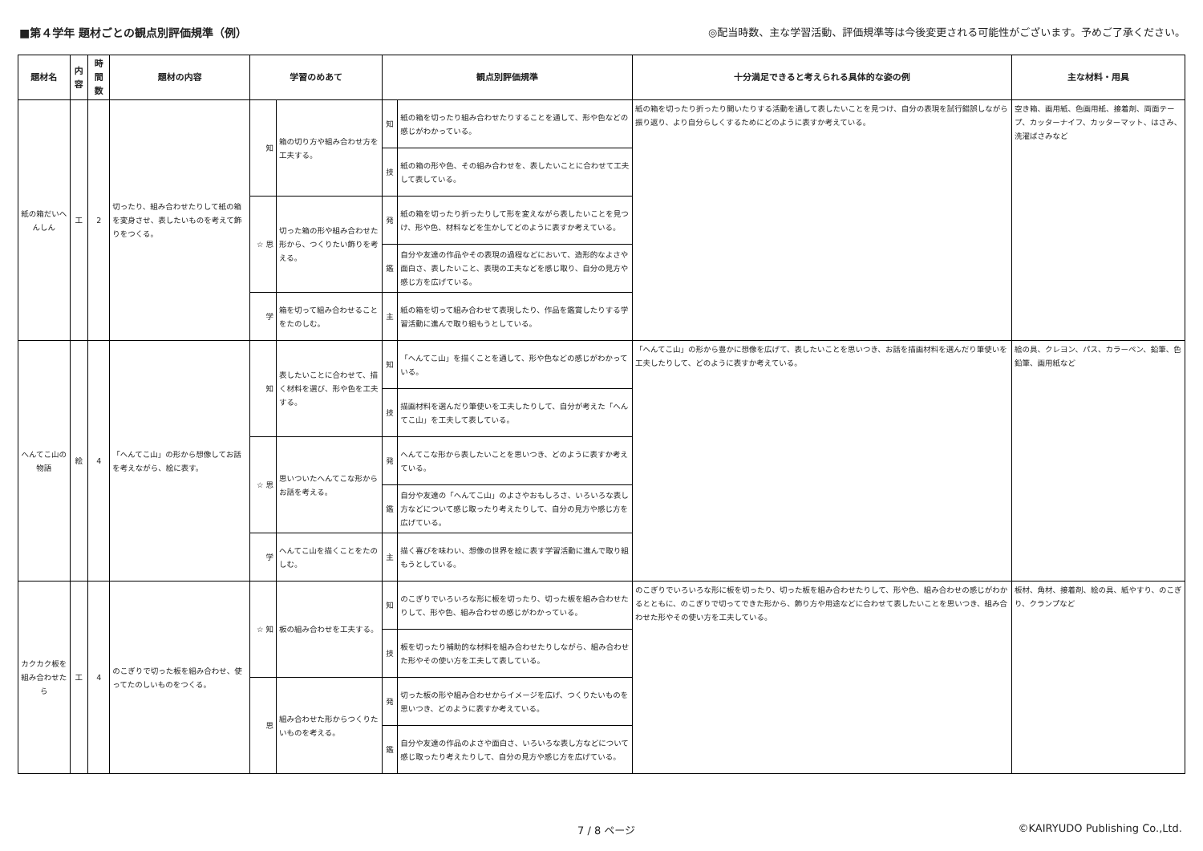■第４学年 題材ごとの観点別評価規準（例）
◎配当時数、主な学習活動、評価規準等は今後変更される可能性がございます。予めご了承ください。
| 題材名 | 内容 | 時間数 | 題材の内容 | 学習のめあて | | 観点別評価規準 | | 十分満足できると考えられる具体的な姿の例 | 主な材料・用具 |
| --- | --- | --- | --- | --- | --- | --- | --- | --- | --- |
| 紙の箱だいへんしん | 工 | 2 | 切ったり、組み合わせたりして紙の箱を変身させ、表したいものを考えて飾りをつくる。 | 知 | 箱の切り方や組み合わせ方を工夫する。 | 知 | 紙の箱を切ったり組み合わせたりすることを通して、形や色などの感じがわかっている。 | 紙の箱を切ったり折ったり開いたりする活動を通して表したいことを見つけ、自分の表現を試行錯誤しながら振り返り、より自分らしくするためにどのように表すか考えている。 | 空き箱、画用紙、色画用紙、接着剤、両面テープ、カッターナイフ、カッターマット、はさみ、洗濯ばさみなど |
| | | | | | | 技 | 紙の箱の形や色、その組み合わせを、表したいことに合わせて工夫して表している。 | | |
| | | | | ☆ 思 | 切った箱の形や組み合わせた形から、つくりたい飾りを考える。 | 発 | 紙の箱を切ったり折ったりして形を変えながら表したいことを見つけ、形や色、材料などを生かしてどのように表すか考えている。 | | |
| | | | | | | 鑑 | 自分や友達の作品やその表現の過程などにおいて、造形的なよさや面白さ、表したいこと、表現の工夫などを感じ取り、自分の見方や感じ方を広げている。 | | |
| | | | | 学 | 箱を切って組み合わせることをたのしむ。 | 主 | 紙の箱を切って組み合わせて表現したり、作品を鑑賞したりする学習活動に進んで取り組もうとしている。 | | |
| へんてこ山の物語 | 絵 | 4 | 「へんてこ山」の形から想像してお話を考えながら、絵に表す。 | 知 | 表したいことに合わせて、描く材料を選び、形や色を工夫する。 | 知 | 「へんてこ山」を描くことを通して、形や色などの感じがわかっている。 | 「へんてこ山」の形から豊かに想像を広げて、表したいことを思いつき、お話を描画材料を選んだり筆使いを工夫したりして、どのように表すか考えている。 | 絵の具、クレヨン、パス、カラーペン、鉛筆、色鉛筆、画用紙など |
| | | | | | | 技 | 描画材料を選んだり筆使いを工夫したりして、自分が考えた「へんてこ山」を工夫して表している。 | | |
| | | | | ☆ 思 | 思いついたへんてこな形からお話を考える。 | 発 | へんてこな形から表したいことを思いつき、どのように表すか考えている。 | | |
| | | | | | | 鑑 | 自分や友達の「へんてこ山」のよさやおもしろさ、いろいろな表し方などについて感じ取ったり考えたりして、自分の見方や感じ方を広げている。 | | |
| | | | | 学 | へんてこ山を描くことをたのしむ。 | 主 | 描く喜びを味わい、想像の世界を絵に表す学習活動に進んで取り組もうとしている。 | | |
| カクカク板を組み合わせたら | 工 | 4 | のこぎりで切った板を組み合わせ、使ってたのしいものをつくる。 | ☆ 知 | 板の組み合わせを工夫する。 | 知 | のこぎりでいろいろな形に板を切ったり、切った板を組み合わせたりして、形や色、組み合わせの感じがわかっている。 | のこぎりでいろいろな形に板を切ったり、切った板を組み合わせたりして、形や色、組み合わせの感じがわかるとともに、のこぎりで切ってできた形から、飾り方や用途などに合わせて表したいことを思いつき、組み合わせた形やその使い方を工夫している。 | 板材、角材、接着剤、絵の具、紙やすり、のこぎり、クランプなど |
| | | | | | | 技 | 板を切ったり補助的な材料を組み合わせたりしながら、組み合わせた形やその使い方を工夫して表している。 | | |
| | | | | 思 | 組み合わせた形からつくりたいものを考える。 | 発 | 切った板の形や組み合わせからイメージを広げ、つくりたいものを思いつき、どのように表すか考えている。 | | |
| | | | | | | 鑑 | 自分や友達の作品のよさや面白さ、いろいろな表し方などについて感じ取ったり考えたりして、自分の見方や感じ方を広げている。 | | |
7 / 8 ページ ©KAIRYUDO Publishing Co.,Ltd.